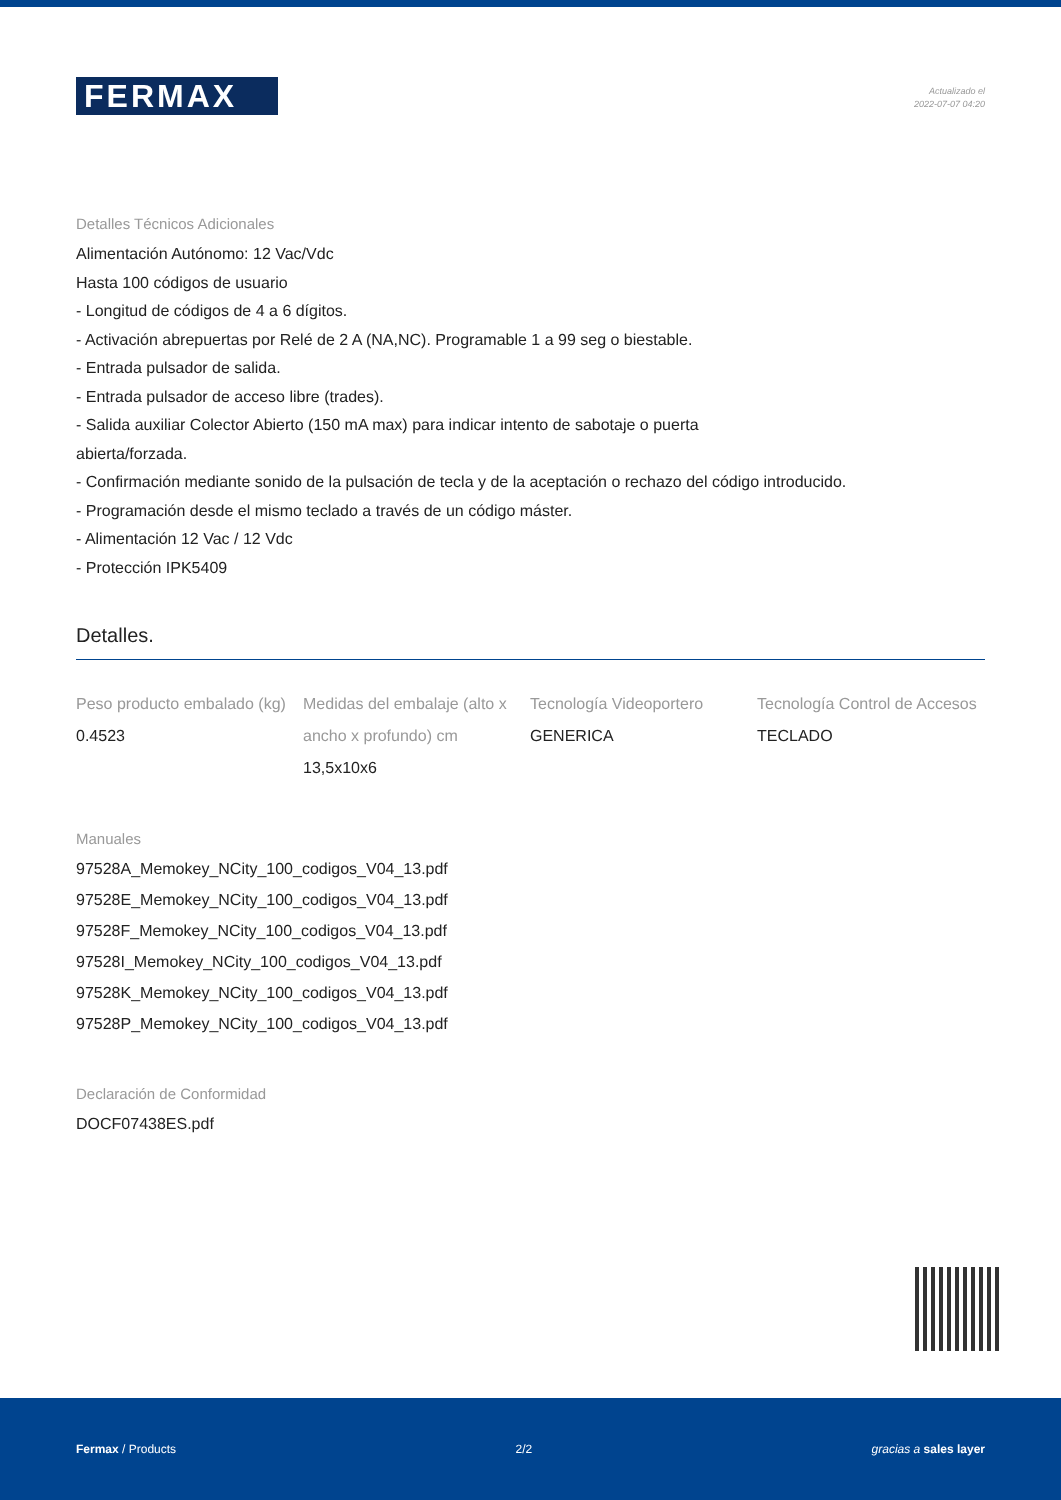FERMAX
Actualizado el
2022-07-07 04:20
Detalles Técnicos Adicionales
Alimentación Autónomo: 12 Vac/Vdc
Hasta 100 códigos de usuario
- Longitud de códigos de 4 a 6 dígitos.
- Activación abrepuertas por Relé de 2 A (NA,NC). Programable 1 a 99 seg o biestable.
- Entrada pulsador de salida.
- Entrada pulsador de acceso libre (trades).
- Salida auxiliar Colector Abierto (150 mA max) para indicar intento de sabotaje o puerta
abierta/forzada.
- Confirmación mediante sonido de la pulsación de tecla y de la aceptación o rechazo del código introducido.
- Programación desde el mismo teclado a través de un código máster.
- Alimentación 12 Vac / 12 Vdc
- Protección IPK5409
Detalles.
Peso producto embalado (kg)
0.4523
Medidas del embalaje (alto x ancho x profundo) cm
13,5x10x6
Tecnología Videoportero
GENERICA
Tecnología Control de Accesos
TECLADO
Manuales
97528A_Memokey_NCity_100_codigos_V04_13.pdf
97528E_Memokey_NCity_100_codigos_V04_13.pdf
97528F_Memokey_NCity_100_codigos_V04_13.pdf
97528I_Memokey_NCity_100_codigos_V04_13.pdf
97528K_Memokey_NCity_100_codigos_V04_13.pdf
97528P_Memokey_NCity_100_codigos_V04_13.pdf
Declaración de Conformidad
DOCF07438ES.pdf
Fermax / Products 2/2 gracias a sales layer